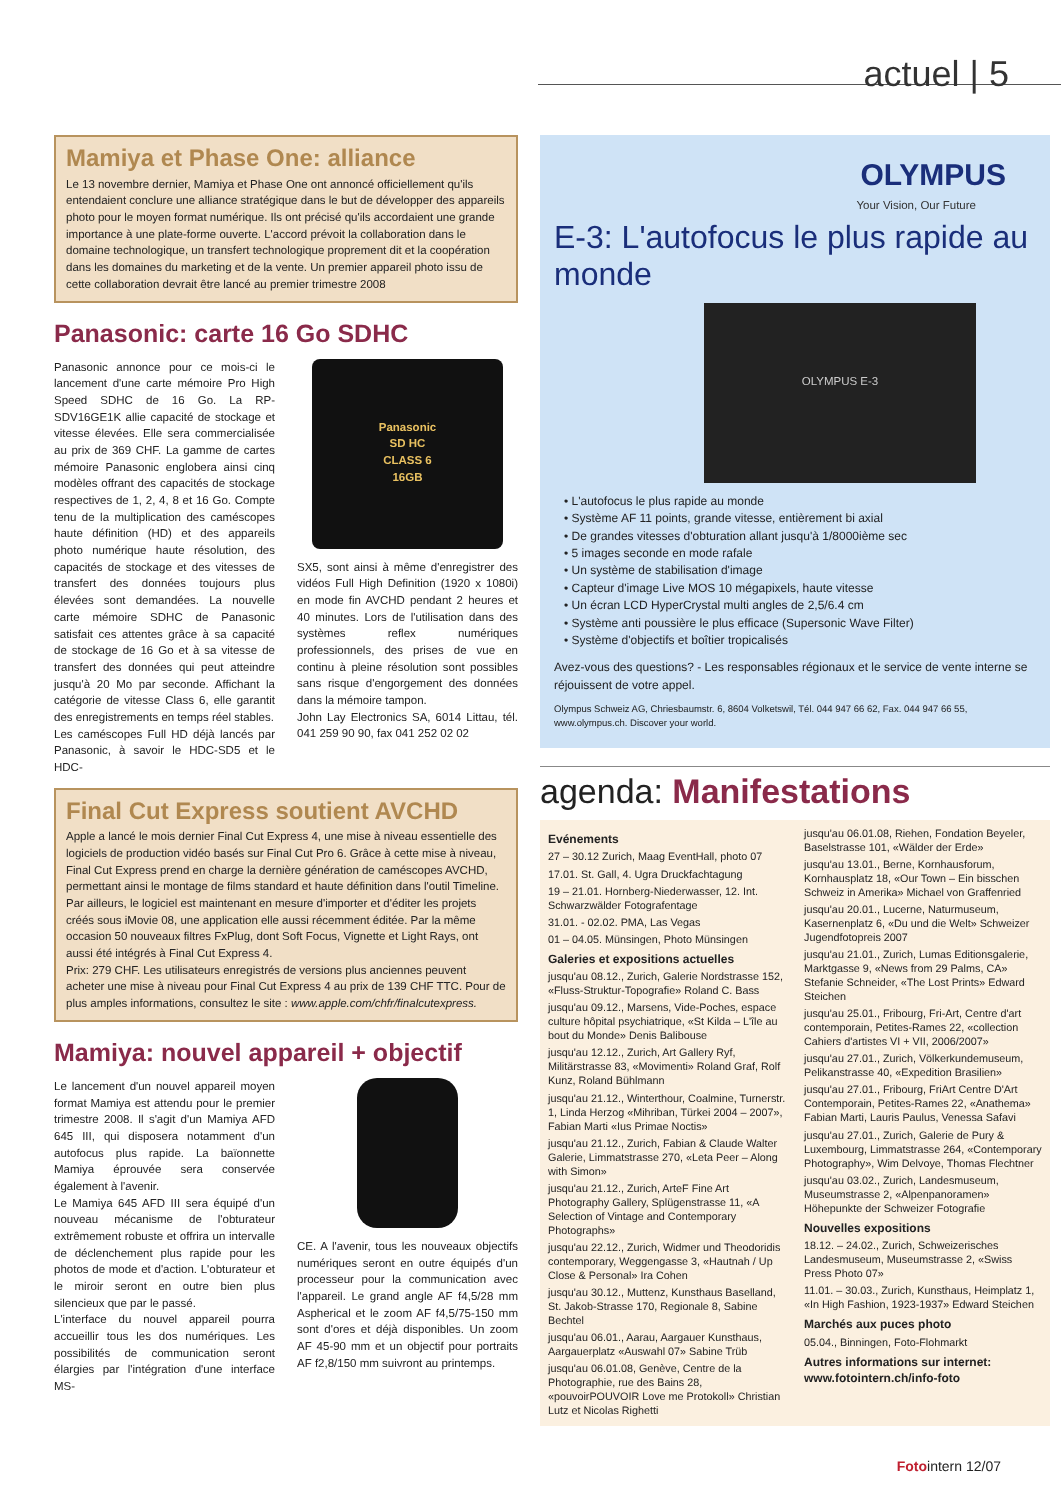actuel | 5
Mamiya et Phase One: alliance
Le 13 novembre dernier, Mamiya et Phase One ont annoncé officiellement qu'ils entendaient conclure une alliance stratégique dans le but de développer des appareils photo pour le moyen format numérique. Ils ont précisé qu'ils accordaient une grande importance à une plate-forme ouverte. L'accord prévoit la collaboration dans le domaine technologique, un transfert technologique proprement dit et la coopération dans les domaines du marketing et de la vente. Un premier appareil photo issu de cette collaboration devrait être lancé au premier trimestre 2008
Panasonic: carte 16 Go SDHC
Panasonic annonce pour ce mois-ci le lancement d'une carte mémoire Pro High Speed SDHC de 16 Go. La RP-SDV16GE1K allie capacité de stockage et vitesse élevées. Elle sera commercialisée au prix de 369 CHF. La gamme de cartes mémoire Panasonic englobera ainsi cinq modèles offrant des capacités de stockage respectives de 1, 2, 4, 8 et 16 Go. Compte tenu de la multiplication des caméscopes haute définition (HD) et des appareils photo numérique haute résolution, des capacités de stockage et des vitesses de transfert des données toujours plus élevées sont demandées. La nouvelle carte mémoire SDHC de Panasonic satisfait ces attentes grâce à sa capacité de stockage de 16 Go et à sa vitesse de transfert des données qui peut atteindre jusqu'à 20 Mo par seconde. Affichant la catégorie de vitesse Class 6, elle garantit des enregistrements en temps réel stables.
Les caméscopes Full HD déjà lancés par Panasonic, à savoir le HDC-SD5 et le HDC-
Panasonic
SD HC
CLASS 6
16GB
SX5, sont ainsi à même d'enregistrer des vidéos Full High Definition (1920 x 1080i) en mode fin AVCHD pendant 2 heures et 40 minutes. Lors de l'utilisation dans des systèmes reflex numériques professionnels, des prises de vue en continu à pleine résolution sont possibles sans risque d'engorgement des données dans la mémoire tampon.
John Lay Electronics SA, 6014 Littau, tél. 041 259 90 90, fax 041 252 02 02
Final Cut Express soutient AVCHD
Apple a lancé le mois dernier Final Cut Express 4, une mise à niveau essentielle des logiciels de production vidéo basés sur Final Cut Pro 6. Grâce à cette mise à niveau, Final Cut Express prend en charge la dernière génération de caméscopes AVCHD, permettant ainsi le montage de films standard et haute définition dans l'outil Timeline. Par ailleurs, le logiciel est maintenant en mesure d'importer et d'éditer les projets créés sous iMovie 08, une application elle aussi récemment éditée. Par la même occasion 50 nouveaux filtres FxPlug, dont Soft Focus, Vignette et Light Rays, ont aussi été intégrés à Final Cut Express 4.
Prix: 279 CHF. Les utilisateurs enregistrés de versions plus anciennes peuvent acheter une mise à niveau pour Final Cut Express 4 au prix de 139 CHF TTC. Pour de plus amples informations, consultez le site : www.apple.com/chfr/finalcutexpress.
Mamiya: nouvel appareil + objectif
Le lancement d'un nouvel appareil moyen format Mamiya est attendu pour le premier trimestre 2008. Il s'agit d'un Mamiya AFD 645 III, qui disposera notamment d'un autofocus plus rapide. La baïonnette Mamiya éprouvée sera conservée également à l'avenir.
Le Mamiya 645 AFD III sera équipé d'un nouveau mécanisme de l'obturateur extrêmement robuste et offrira un intervalle de déclenchement plus rapide pour les photos de mode et d'action. L'obturateur et le miroir seront en outre bien plus silencieux que par le passé.
L'interface du nouvel appareil pourra accueillir tous les dos numériques. Les possibilités de communication seront élargies par l'intégration d'une interface MS-
CE. A l'avenir, tous les nouveaux objectifs numériques seront en outre équipés d'un processeur pour la communication avec l'appareil. Le grand angle AF f4,5/28 mm Aspherical et le zoom AF f4,5/75-150 mm sont d'ores et déjà disponibles. Un zoom AF 45-90 mm et un objectif pour portraits AF f2,8/150 mm suivront au printemps.
OLYMPUS
Your Vision, Our Future
E-3: L'autofocus le plus rapide au monde
OLYMPUS E-3
• L'autofocus le plus rapide au monde
• Système AF 11 points, grande vitesse, entièrement bi axial
• De grandes vitesses d'obturation allant jusqu'à 1/8000ième sec
• 5 images seconde en mode rafale
• Un système de stabilisation d'image
• Capteur d'image Live MOS 10 mégapixels, haute vitesse
• Un écran LCD HyperCrystal multi angles de 2,5/6.4 cm
• Système anti poussière le plus efficace (Supersonic Wave Filter)
• Système d'objectifs et boîtier tropicalisés
Avez-vous des questions? - Les responsables régionaux et le service de vente interne se réjouissent de votre appel.
Olympus Schweiz AG, Chriesbaumstr. 6, 8604 Volketswil, Tél. 044 947 66 62, Fax. 044 947 66 55, www.olympus.ch. Discover your world.
agenda: Manifestations
Evénements
27 – 30.12 Zurich, Maag EventHall, photo 07
17.01. St. Gall, 4. Ugra Druckfachtagung
19 – 21.01. Hornberg-Niederwasser, 12. Int. Schwarzwälder Fotografentage
31.01. - 02.02. PMA, Las Vegas
01 – 04.05. Münsingen, Photo Münsingen
Galeries et expositions actuelles
jusqu'au 08.12., Zurich, Galerie Nordstrasse 152, «Fluss-Struktur-Topografie» Roland C. Bass
jusqu'au 09.12., Marsens, Vide-Poches, espace culture hôpital psychiatrique, «St Kilda – L'île au bout du Monde» Denis Balibouse
jusqu'au 12.12., Zurich, Art Gallery Ryf, Militärstrasse 83, «Movimenti» Roland Graf, Rolf Kunz, Roland Bühlmann
jusqu'au 21.12., Winterthour, Coalmine, Turnerstr. 1, Linda Herzog «Mihriban, Türkei 2004 – 2007», Fabian Marti «Ius Primae Noctis»
jusqu'au 21.12., Zurich, Fabian & Claude Walter Galerie, Limmatstrasse 270, «Leta Peer – Along with Simon»
jusqu'au 21.12., Zurich, ArteF Fine Art Photography Gallery, Splügenstrasse 11, «A Selection of Vintage and Contemporary Photographs»
jusqu'au 22.12., Zurich, Widmer und Theodoridis contemporary, Weggengasse 3, «Hautnah / Up Close & Personal» Ira Cohen
jusqu'au 30.12., Muttenz, Kunsthaus Baselland, St. Jakob-Strasse 170, Regionale 8, Sabine Bechtel
jusqu'au 06.01., Aarau, Aargauer Kunsthaus, Aargauerplatz «Auswahl 07» Sabine Trüb
jusqu'au 06.01.08, Genève, Centre de la Photographie, rue des Bains 28, «pouvoirPOUVOIR Love me Protokoll» Christian Lutz et Nicolas Righetti
jusqu'au 06.01.08, Riehen, Fondation Beyeler, Baselstrasse 101, «Wälder der Erde»
jusqu'au 13.01., Berne, Kornhausforum, Kornhausplatz 18, «Our Town – Ein bisschen Schweiz in Amerika» Michael von Graffenried
jusqu'au 20.01., Lucerne, Naturmuseum, Kasernenplatz 6, «Du und die Welt» Schweizer Jugendfotopreis 2007
jusqu'au 21.01., Zurich, Lumas Editionsgalerie, Marktgasse 9, «News from 29 Palms, CA» Stefanie Schneider, «The Lost Prints» Edward Steichen
jusqu'au 25.01., Fribourg, Fri-Art, Centre d'art contemporain, Petites-Rames 22, «collection Cahiers d'artistes VI + VII, 2006/2007»
jusqu'au 27.01., Zurich, Völkerkundemuseum, Pelikanstrasse 40, «Expedition Brasilien»
jusqu'au 27.01., Fribourg, FriArt Centre D'Art Contemporain, Petites-Rames 22, «Anathema» Fabian Marti, Lauris Paulus, Venessa Safavi
jusqu'au 27.01., Zurich, Galerie de Pury & Luxembourg, Limmatstrasse 264, «Contemporary Photography», Wim Delvoye, Thomas Flechtner
jusqu'au 03.02., Zurich, Landesmuseum, Museumstrasse 2, «Alpenpanoramen» Höhepunkte der Schweizer Fotografie
Nouvelles expositions
18.12. – 24.02., Zurich, Schweizerisches Landesmuseum, Museumstrasse 2, «Swiss Press Photo 07»
11.01. – 30.03., Zurich, Kunsthaus, Heimplatz 1, «In High Fashion, 1923-1937» Edward Steichen
Marchés aux puces photo
05.04., Binningen, Foto-Flohmarkt
Autres informations sur internet: www.fotointern.ch/info-foto
Fotointern 12/07